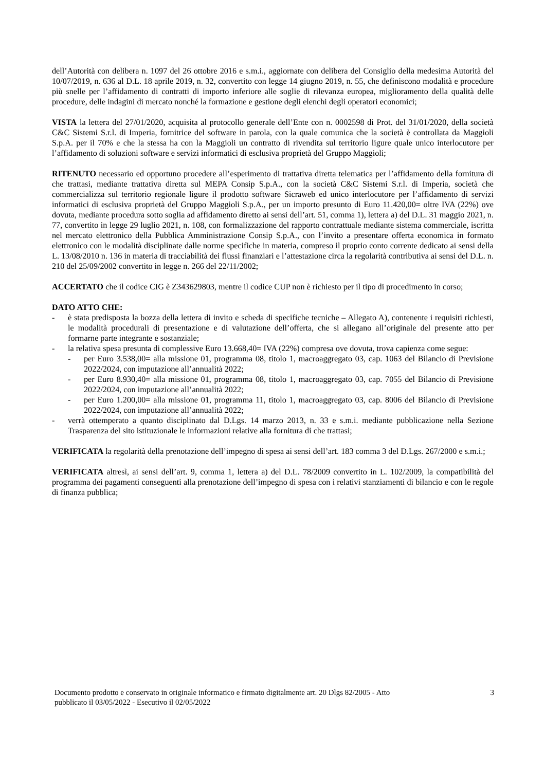dell’Autorità con delibera n. 1097 del 26 ottobre 2016 e s.m.i., aggiornate con delibera del Consiglio della medesima Autorità del 10/07/2019, n. 636 al D.L. 18 aprile 2019, n. 32, convertito con legge 14 giugno 2019, n. 55, che definiscono modalità e procedure più snelle per l’affidamento di contratti di importo inferiore alle soglie di rilevanza europea, miglioramento della qualità delle procedure, delle indagini di mercato nonché la formazione e gestione degli elenchi degli operatori economici;
VISTA la lettera del 27/01/2020, acquisita al protocollo generale dell’Ente con n. 0002598 di Prot. del 31/01/2020, della società C&C Sistemi S.r.l. di Imperia, fornitrice del software in parola, con la quale comunica che la società è controllata da Maggioli S.p.A. per il 70% e che la stessa ha con la Maggioli un contratto di rivendita sul territorio ligure quale unico interlocutore per l’affidamento di soluzioni software e servizi informatici di esclusiva proprietà del Gruppo Maggioli;
RITENUTO necessario ed opportuno procedere all’esperimento di trattativa diretta telematica per l’affidamento della fornitura di che trattasi, mediante trattativa diretta sul MEPA Consip S.p.A., con la società C&C Sistemi S.r.l. di Imperia, società che commercializza sul territorio regionale ligure il prodotto software Sicraweb ed unico interlocutore per l’affidamento di servizi informatici di esclusiva proprietà del Gruppo Maggioli S.p.A., per un importo presunto di Euro 11.420,00= oltre IVA (22%) ove dovuta, mediante procedura sotto soglia ad affidamento diretto ai sensi dell’art. 51, comma 1), lettera a) del D.L. 31 maggio 2021, n. 77, convertito in legge 29 luglio 2021, n. 108, con formalizzazione del rapporto contrattuale mediante sistema commerciale, iscritta nel mercato elettronico della Pubblica Amministrazione Consip S.p.A., con l’invito a presentare offerta economica in formato elettronico con le modalità disciplinate dalle norme specifiche in materia, compreso il proprio conto corrente dedicato ai sensi della L. 13/08/2010 n. 136 in materia di tracciabilità dei flussi finanziari e l’attestazione circa la regolarità contributiva ai sensi del D.L. n. 210 del 25/09/2002 convertito in legge n. 266 del 22/11/2002;
ACCERTATO che il codice CIG è Z343629803, mentre il codice CUP non è richiesto per il tipo di procedimento in corso;
DATO ATTO CHE:
- è stata predisposta la bozza della lettera di invito e scheda di specifiche tecniche – Allegato A), contenente i requisiti richiesti, le modalità procedurali di presentazione e di valutazione dell’offerta, che si allegano all’originale del presente atto per formarne parte integrante e sostanziale;
- la relativa spesa presunta di complessive Euro 13.668,40= IVA (22%) compresa ove dovuta, trova capienza come segue:
- per Euro 3.538,00= alla missione 01, programma 08, titolo 1, macroaggregato 03, cap. 1063 del Bilancio di Previsione 2022/2024, con imputazione all’annualità 2022;
- per Euro 8.930,40= alla missione 01, programma 08, titolo 1, macroaggregato 03, cap. 7055 del Bilancio di Previsione 2022/2024, con imputazione all’annualità 2022;
- per Euro 1.200,00= alla missione 01, programma 11, titolo 1, macroaggregato 03, cap. 8006 del Bilancio di Previsione 2022/2024, con imputazione all’annualità 2022;
- verrà ottemperato a quanto disciplinato dal D.Lgs. 14 marzo 2013, n. 33 e s.m.i. mediante pubblicazione nella Sezione Trasparenza del sito istituzionale le informazioni relative alla fornitura di che trattasi;
VERIFICATA la regolarità della prenotazione dell’impegno di spesa ai sensi dell’art. 183 comma 3 del D.Lgs. 267/2000 e s.m.i.;
VERIFICATA altresì, ai sensi dell’art. 9, comma 1, lettera a) del D.L. 78/2009 convertito in L. 102/2009, la compatibilità del programma dei pagamenti conseguenti alla prenotazione dell’impegno di spesa con i relativi stanziamenti di bilancio e con le regole di finanza pubblica;
Documento prodotto e conservato in originale informatico e firmato digitalmente art. 20 Dlgs 82/2005 - Atto
pubblicato il 03/05/2022 - Esecutivo il 02/05/2022
3